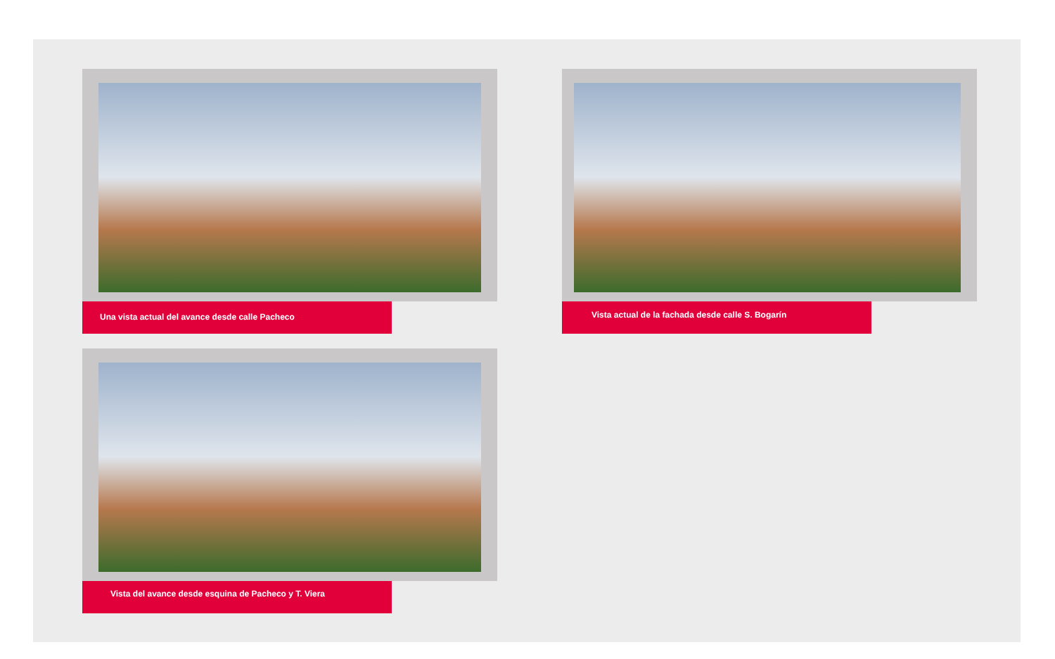Una vista actual del avance desde calle Pacheco Vista actual de la fachada desde calle S. Bogarín
Vista del avance desde esquina de Pacheco y T. Viera